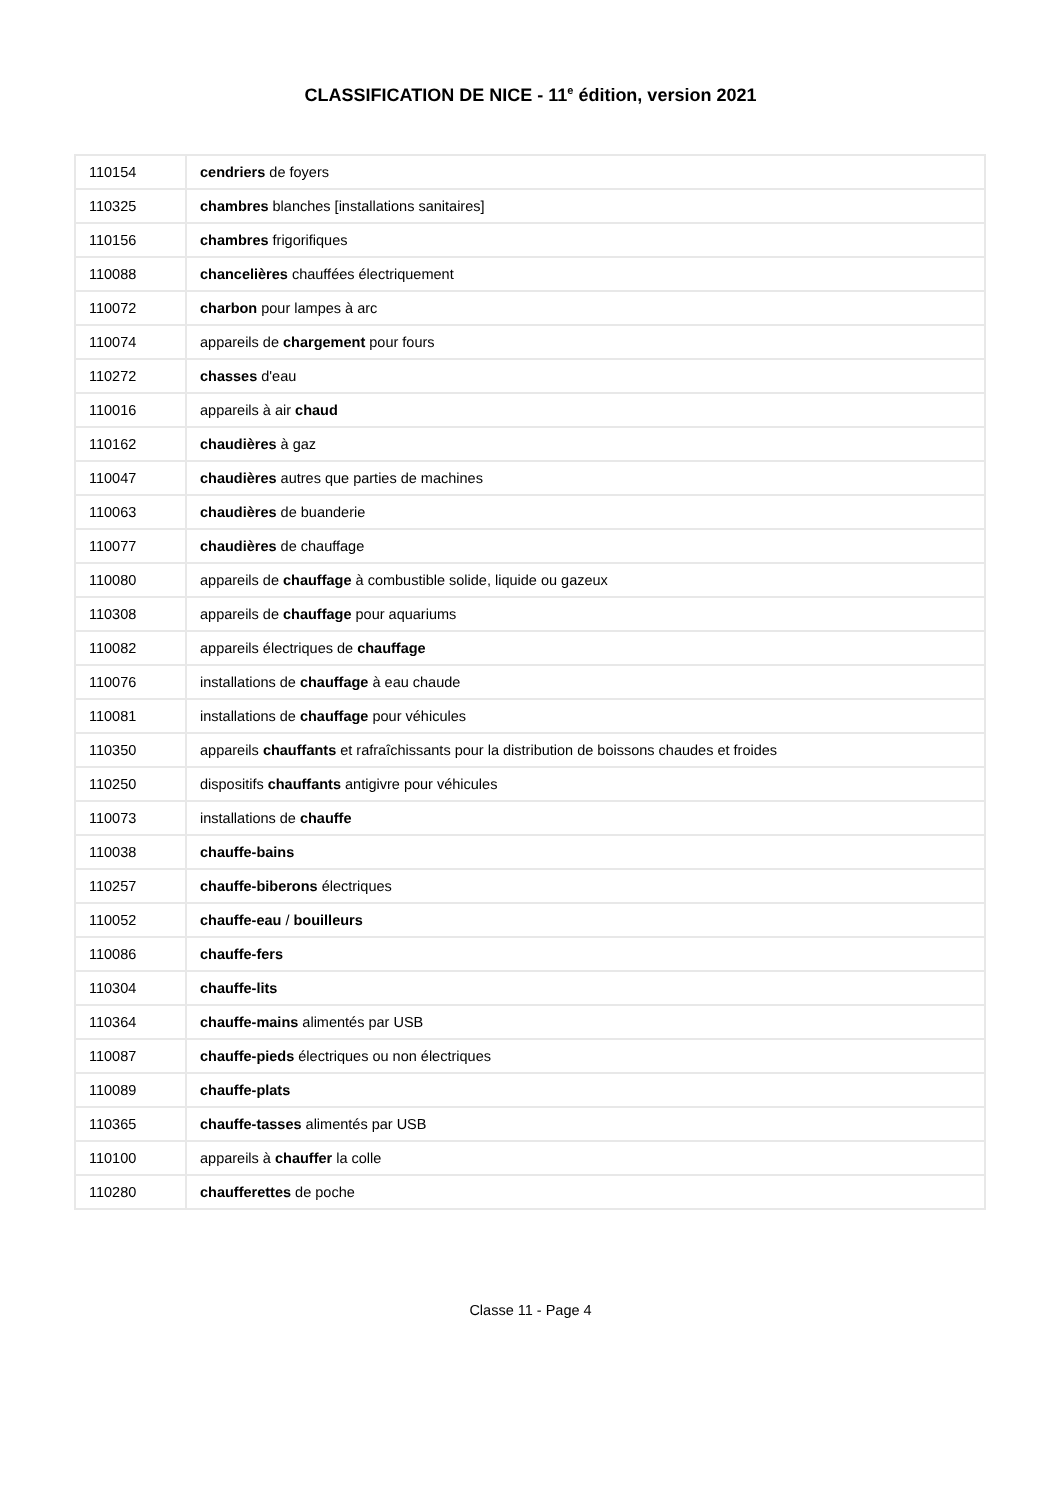CLASSIFICATION DE NICE - 11<sup>e</sup> édition, version 2021
| 110154 | cendriers de foyers |
| 110325 | chambres blanches [installations sanitaires] |
| 110156 | chambres frigorifiques |
| 110088 | chancelières chauffées électriquement |
| 110072 | charbon pour lampes à arc |
| 110074 | appareils de chargement pour fours |
| 110272 | chasses d'eau |
| 110016 | appareils à air chaud |
| 110162 | chaudières à gaz |
| 110047 | chaudières autres que parties de machines |
| 110063 | chaudières de buanderie |
| 110077 | chaudières de chauffage |
| 110080 | appareils de chauffage à combustible solide, liquide ou gazeux |
| 110308 | appareils de chauffage pour aquariums |
| 110082 | appareils électriques de chauffage |
| 110076 | installations de chauffage à eau chaude |
| 110081 | installations de chauffage pour véhicules |
| 110350 | appareils chauffants et rafraîchissants pour la distribution de boissons chaudes et froides |
| 110250 | dispositifs chauffants antigivre pour véhicules |
| 110073 | installations de chauffe |
| 110038 | chauffe-bains |
| 110257 | chauffe-biberons électriques |
| 110052 | chauffe-eau / bouilleurs |
| 110086 | chauffe-fers |
| 110304 | chauffe-lits |
| 110364 | chauffe-mains alimentés par USB |
| 110087 | chauffe-pieds électriques ou non électriques |
| 110089 | chauffe-plats |
| 110365 | chauffe-tasses alimentés par USB |
| 110100 | appareils à chauffer la colle |
| 110280 | chaufferettes de poche |
Classe 11 - Page 4